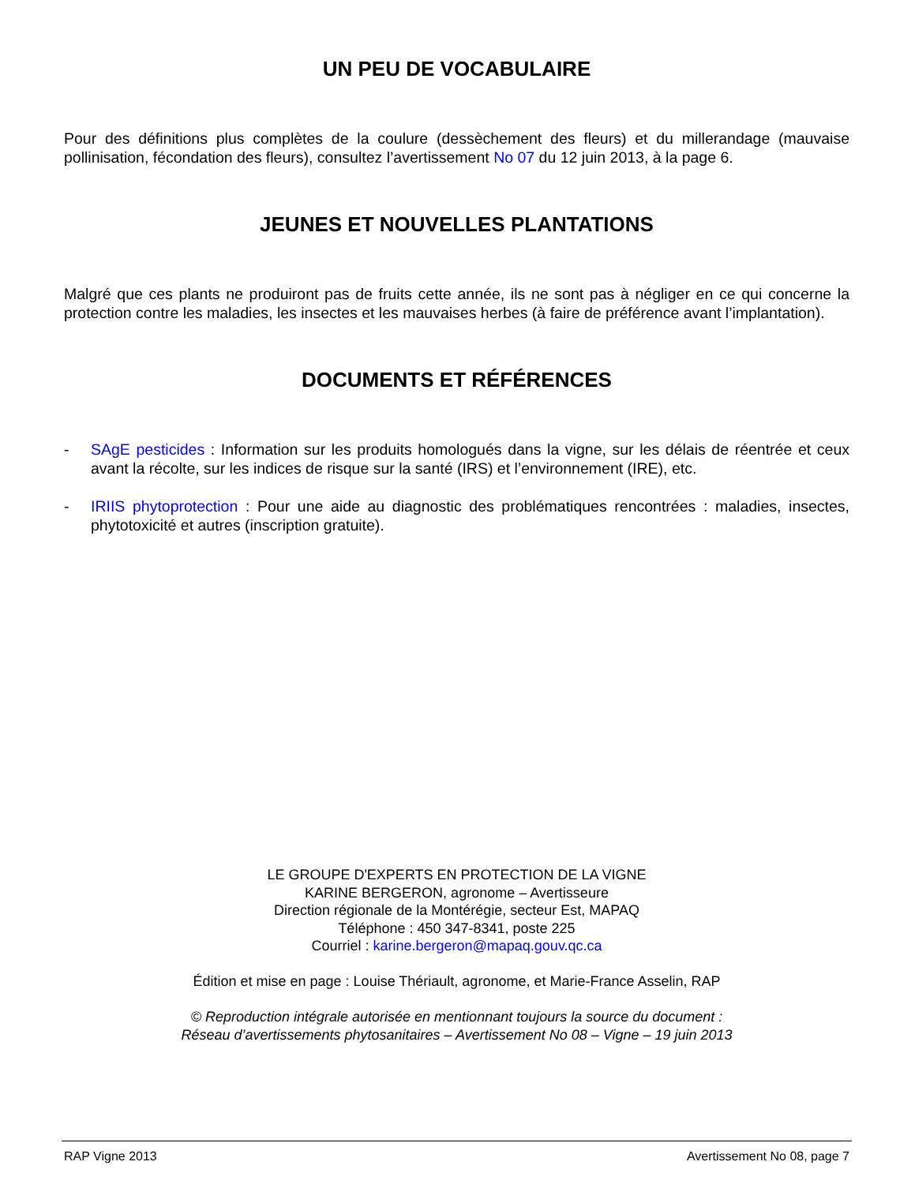UN PEU DE VOCABULAIRE
Pour des définitions plus complètes de la coulure (dessèchement des fleurs) et du millerandage (mauvaise pollinisation, fécondation des fleurs), consultez l’avertissement No 07 du 12 juin 2013, à la page 6.
JEUNES ET NOUVELLES PLANTATIONS
Malgré que ces plants ne produiront pas de fruits cette année, ils ne sont pas à négliger en ce qui concerne la protection contre les maladies, les insectes et les mauvaises herbes (à faire de préférence avant l’implantation).
DOCUMENTS ET RÉFÉRENCES
- SAgE pesticides : Information sur les produits homologués dans la vigne, sur les délais de réentrée et ceux avant la récolte, sur les indices de risque sur la santé (IRS) et l’environnement (IRE), etc.
- IRIIS phytoprotection : Pour une aide au diagnostic des problématiques rencontrées : maladies, insectes, phytotoxicité et autres (inscription gratuite).
LE GROUPE D'EXPERTS EN PROTECTION DE LA VIGNE
KARINE BERGERON, agronome – Avertisseure
Direction régionale de la Montérégie, secteur Est, MAPAQ
Téléphone : 450 347-8341, poste 225
Courriel : karine.bergeron@mapaq.gouv.qc.ca
Édition et mise en page : Louise Thériault, agronome, et Marie-France Asselin, RAP
© Reproduction intégrale autorisée en mentionnant toujours la source du document :
Réseau d’avertissements phytosanitaires – Avertissement No 08 – Vigne – 19 juin 2013
RAP Vigne 2013 Avertissement No 08, page 7